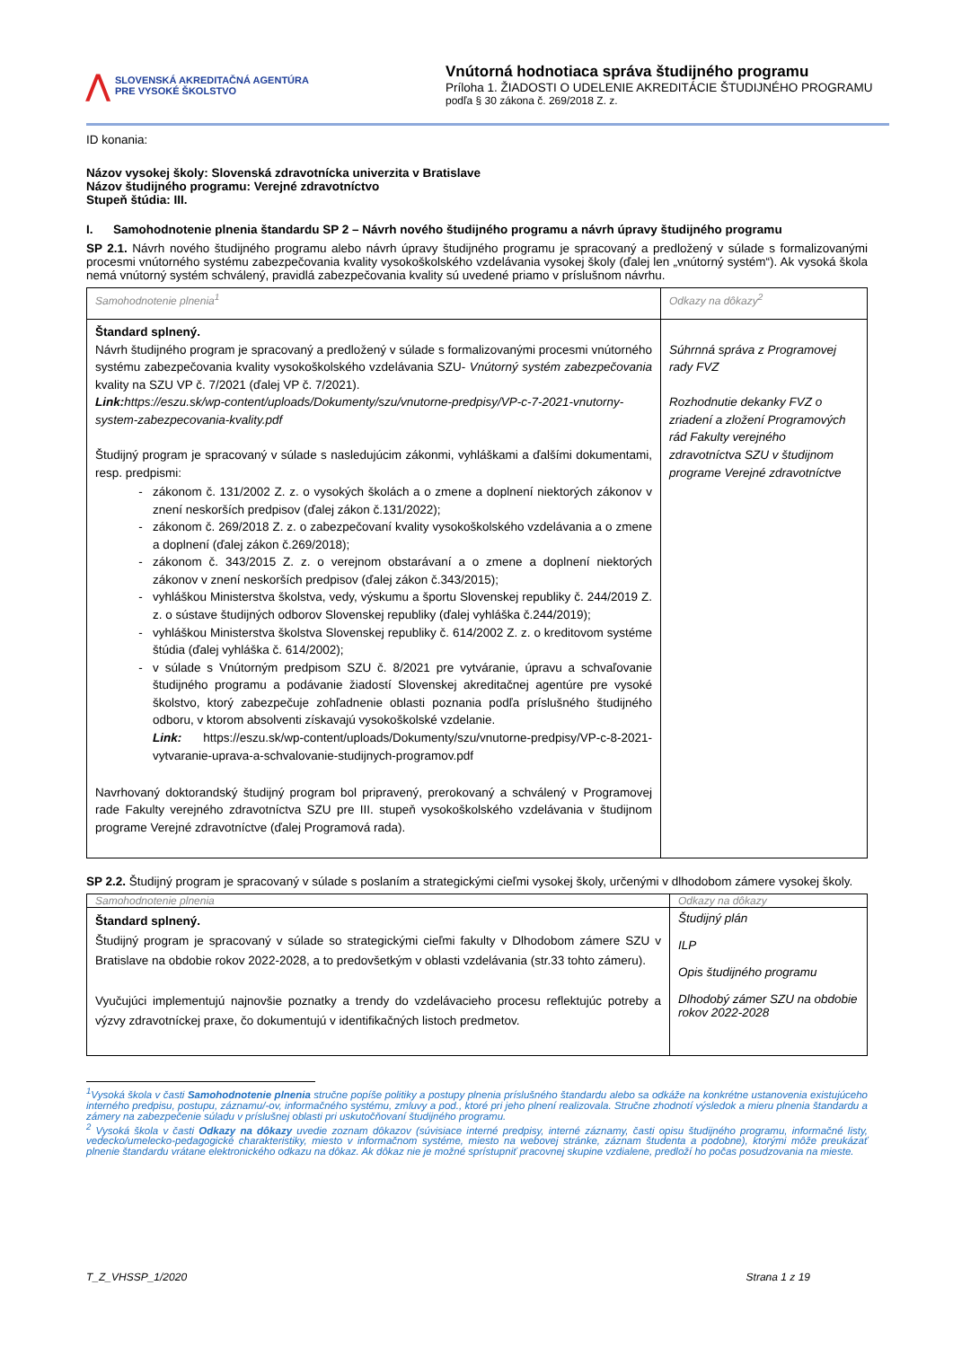⋀
SLOVENSKÁ AKREDITAČNÁ AGENTÚRA
PRE VYSOKÉ ŠKOLSTVO
Vnútorná hodnotiaca správa študijného programu
Príloha 1. ŽIADOSTI O UDELENIE AKREDITÁCIE ŠTUDIJNÉHO PROGRAMU
podľa § 30 zákona č. 269/2018 Z. z.
ID konania:
Názov vysokej školy: Slovenská zdravotnícka univerzita v Bratislave
Názov študijného programu: Verejné zdravotníctvo
Stupeň štúdia: III.
I. Samohodnotenie plnenia štandardu SP 2 – Návrh nového študijného programu a návrh úpravy študijného programu
SP 2.1. Návrh nového študijného programu alebo návrh úpravy študijného programu je spracovaný a predložený v súlade s formalizovanými procesmi vnútorného systému zabezpečovania kvality vysokoškolského vzdelávania vysokej školy (ďalej len „vnútorný systém“). Ak vysoká škola nemá vnútorný systém schválený, pravidlá zabezpečovania kvality sú uvedené priamo v príslušnom návrhu.
| Samohodnotenie plnenia<sup>1</sup> | Odkazy na dôkazy<sup>2</sup> |
| Štandard splnený. Návrh študijného program je spracovaný a predložený v súlade s formalizovanými procesmi vnútorného systému zabezpečovania kvality vysokoškolského vzdelávania SZU- Vnútorný systém zabezpečovania kvality na SZU VP č. 7/2021 (ďalej VP č. 7/2021). Link: https://eszu.sk/wp-content/uploads/Dokumenty/szu/vnutorne-predpisy/VP-c-7-2021-vnutorny-system-zabezpecovania-kvality.pdf Študijný program je spracovaný v súlade s nasledujúcim zákonmi, vyhláškami a ďalšími dokumentami, resp. predpismi: zákonom č. 131/2002 Z. z. o vysokých školách a o zmene a doplnení niektorých zákonov v znení neskorších predpisov (ďalej zákon č.131/2022); zákonom č. 269/2018 Z. z. o zabezpečovaní kvality vysokoškolského vzdelávania a o zmene a doplnení (ďalej zákon č.269/2018); zákonom č. 343/2015 Z. z. o verejnom obstarávaní a o zmene a doplnení niektorých zákonov v znení neskorších predpisov (ďalej zákon č.343/2015); vyhláškou Ministerstva školstva, vedy, výskumu a športu Slovenskej republiky č. 244/2019 Z. z. o sústave študijných odborov Slovenskej republiky (ďalej vyhláška č.244/2019); vyhláškou Ministerstva školstva Slovenskej republiky č. 614/2002 Z. z. o kreditovom systéme štúdia (ďalej vyhláška č. 614/2002); v súlade s Vnútorným predpisom SZU č. 8/2021 pre vytváranie, úpravu a schvaľovanie študijného programu a podávanie žiadostí Slovenskej akreditačnej agentúre pre vysoké školstvo, ktorý zabezpečuje zohľadnenie oblasti poznania podľa príslušného študijného odboru, v ktorom absolventi získavajú vysokoškolské vzdelanie. Link: https://eszu.sk/wp-content/uploads/Dokumenty/szu/vnutorne-predpisy/VP-c-8-2021-vytvaranie-uprava-a-schvalovanie-studijnych-programov.pdf Navrhovaný doktorandský študijný program bol pripravený, prerokovaný a schválený v Programovej rade Fakulty verejného zdravotníctva SZU pre III. stupeň vysokoškolského vzdelávania v študijnom programe Verejné zdravotníctve (ďalej Programová rada). | Súhrnná správa z Programovej rady FVZ Rozhodnutie dekanky FVZ o zriadení a zložení Programových rád Fakulty verejného zdravotníctva SZU v študijnom programe Verejné zdravotníctve |
SP 2.2. Študijný program je spracovaný v súlade s poslaním a strategickými cieľmi vysokej školy, určenými v dlhodobom zámere vysokej školy.
| Samohodnotenie plnenia | Odkazy na dôkazy |
| Štandard splnený. Študijný program je spracovaný v súlade so strategickými cieľmi fakulty v Dlhodobom zámere SZU v Bratislave na obdobie rokov 2022-2028, a to predovšetkým v oblasti vzdelávania (str.33 tohto zámeru). Vyučujúci implementujú najnovšie poznatky a trendy do vzdelávacieho procesu reflektujúc potreby a výzvy zdravotníckej praxe, čo dokumentujú v identifikačných listoch predmetov. | Študijný plán ILP Opis študijného programu Dlhodobý zámer SZU na obdobie rokov 2022-2028 |
<sup>1</sup> Vysoká škola v časti Samohodnotenie plnenia stručne popíše politiky a postupy plnenia príslušného štandardu alebo sa odkáže na konkrétne ustanovenia existujúceho interného predpisu, postupu, záznamu/-ov, informačného systému, zmluvy a pod., ktoré pri jeho plnení realizovala. Stručne zhodnotí výsledok a mieru plnenia štandardu a zámery na zabezpečenie súladu v príslušnej oblasti pri uskutočňovaní študijného programu.
<sup>2</sup> Vysoká škola v časti Odkazy na dôkazy uvedie zoznam dôkazov (súvisiace interné predpisy, interné záznamy, časti opisu študijného programu, informačné listy, vedecko/umelecko-pedagogické charakteristiky, miesto v informačnom systéme, miesto na webovej stránke, záznam študenta a podobne), ktorými môže preukázať plnenie štandardu vrátane elektronického odkazu na dôkaz. Ak dôkaz nie je možné sprístupniť pracovnej skupine vzdialene, predloží ho počas posudzovania na mieste.
T_Z_VHSSP_1/2020 Strana 1 z 19